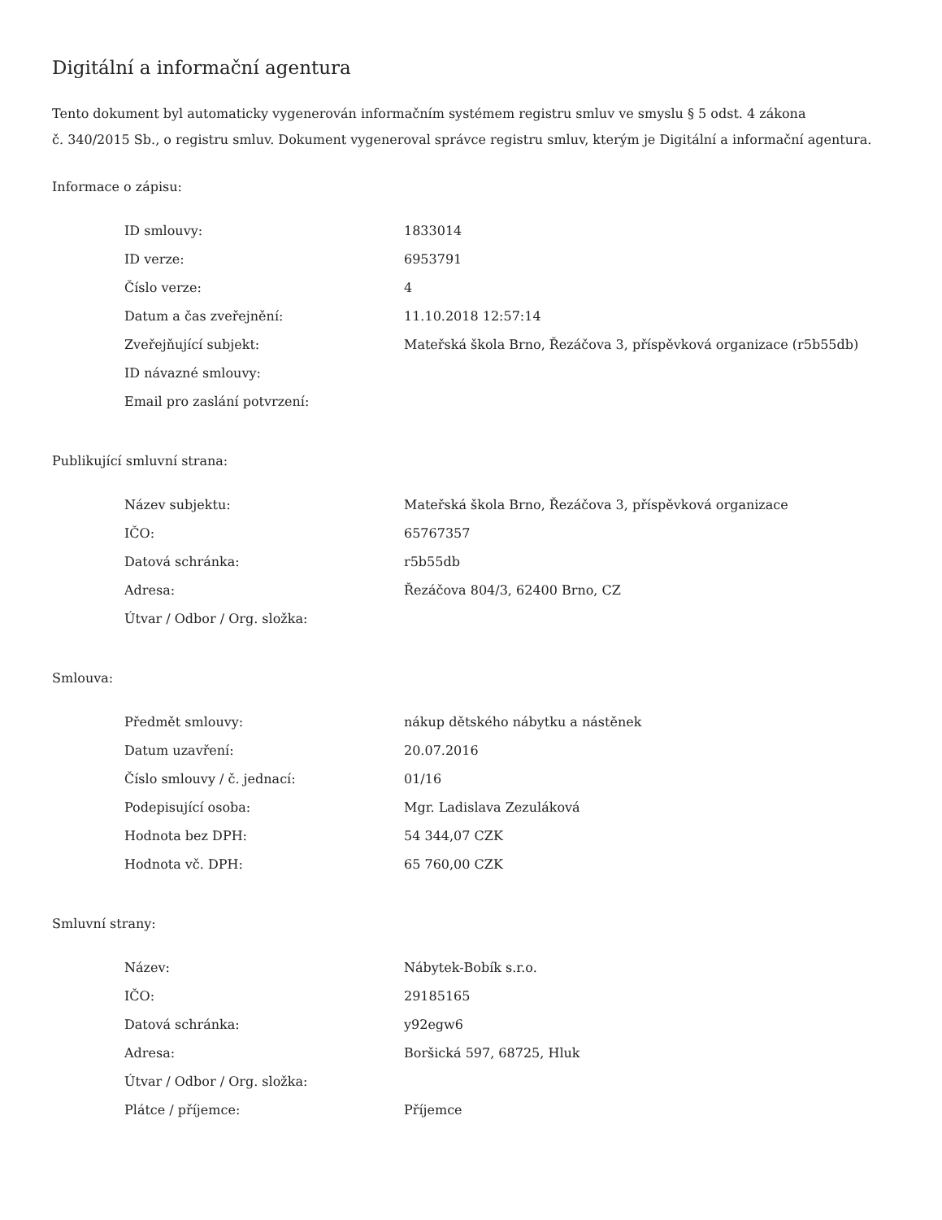Digitální a informační agentura
Tento dokument byl automaticky vygenerován informačním systémem registru smluv ve smyslu § 5 odst. 4 zákona
č. 340/2015 Sb., o registru smluv. Dokument vygeneroval správce registru smluv, kterým je Digitální a informační agentura.
Informace o zápisu:
| ID smlouvy: | 1833014 |
| ID verze: | 6953791 |
| Číslo verze: | 4 |
| Datum a čas zveřejnění: | 11.10.2018 12:57:14 |
| Zveřejňující subjekt: | Mateřská škola Brno, Řezáčova 3, příspěvková organizace (r5b55db) |
| ID návazné smlouvy: | |
| Email pro zaslání potvrzení: | |
Publikující smluvní strana:
| Název subjektu: | Mateřská škola Brno, Řezáčova 3, příspěvková organizace |
| IČO: | 65767357 |
| Datová schránka: | r5b55db |
| Adresa: | Řezáčova 804/3, 62400 Brno, CZ |
| Útvar / Odbor / Org. složka: | |
Smlouva:
| Předmět smlouvy: | nákup dětského nábytku a nástěnek |
| Datum uzavření: | 20.07.2016 |
| Číslo smlouvy / č. jednací: | 01/16 |
| Podepisující osoba: | Mgr. Ladislava Zezuláková |
| Hodnota bez DPH: | 54 344,07 CZK |
| Hodnota vč. DPH: | 65 760,00 CZK |
Smluvní strany:
| Název: | Nábytek-Bobík s.r.o. |
| IČO: | 29185165 |
| Datová schránka: | y92egw6 |
| Adresa: | Boršická 597, 68725, Hluk |
| Útvar / Odbor / Org. složka: | |
| Plátce / příjemce: | Příjemce |